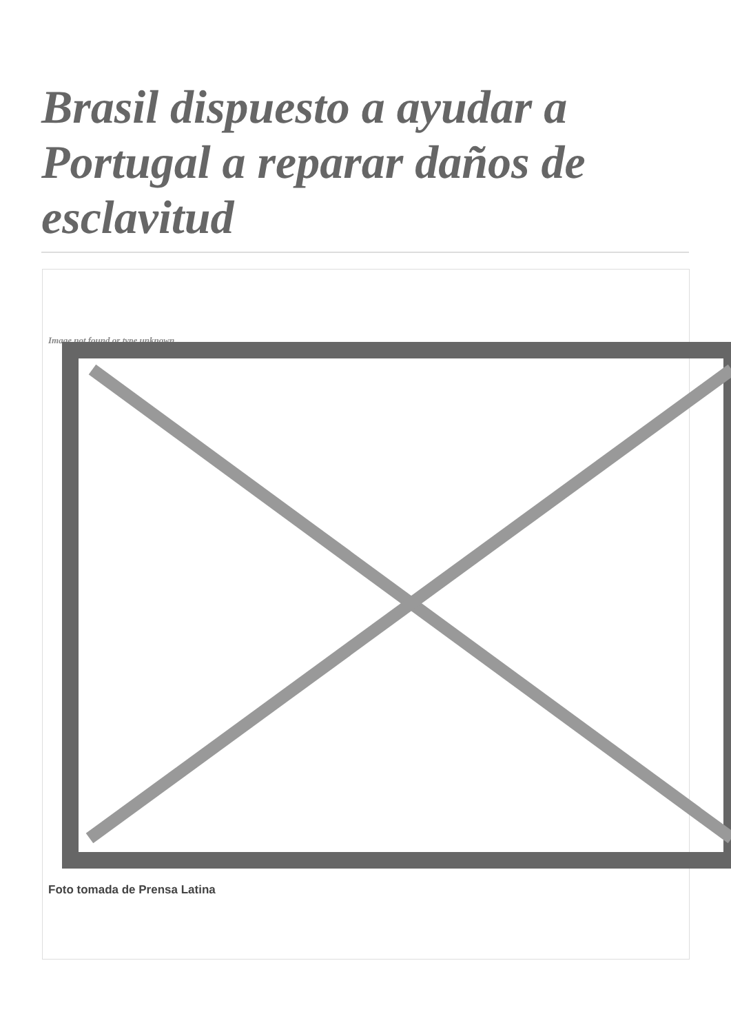Brasil dispuesto a ayudar a Portugal a reparar daños de esclavitud
Image not found or type unknown
Foto tomada de Prensa Latina